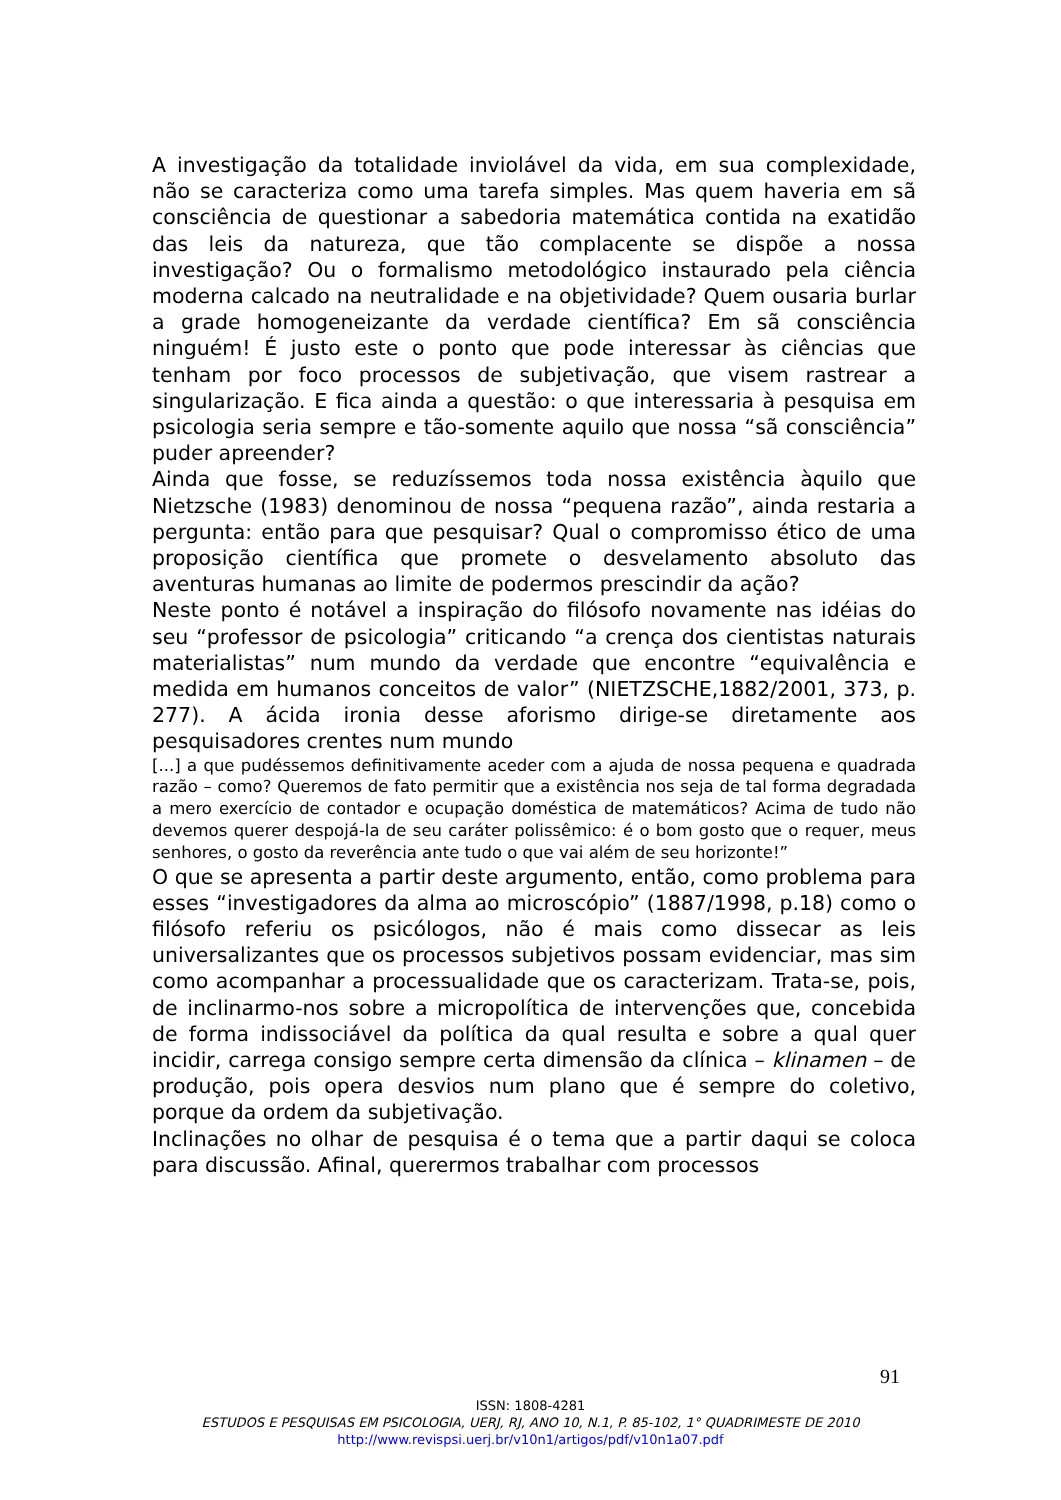A investigação da totalidade inviolável da vida, em sua complexidade, não se caracteriza como uma tarefa simples. Mas quem haveria em sã consciência de questionar a sabedoria matemática contida na exatidão das leis da natureza, que tão complacente se dispõe a nossa investigação? Ou o formalismo metodológico instaurado pela ciência moderna calcado na neutralidade e na objetividade? Quem ousaria burlar a grade homogeneizante da verdade científica? Em sã consciência ninguém! É justo este o ponto que pode interessar às ciências que tenham por foco processos de subjetivação, que visem rastrear a singularização. E fica ainda a questão: o que interessaria à pesquisa em psicologia seria sempre e tão-somente aquilo que nossa “sã consciência” puder apreender?
Ainda que fosse, se reduzíssemos toda nossa existência àquilo que Nietzsche (1983) denominou de nossa “pequena razão”, ainda restaria a pergunta: então para que pesquisar? Qual o compromisso ético de uma proposição científica que promete o desvelamento absoluto das aventuras humanas ao limite de podermos prescindir da ação?
Neste ponto é notável a inspiração do filósofo novamente nas idéias do seu “professor de psicologia” criticando “a crença dos cientistas naturais materialistas” num mundo da verdade que encontre “equivalência e medida em humanos conceitos de valor” (NIETZSCHE,1882/2001, 373, p. 277). A ácida ironia desse aforismo dirige-se diretamente aos pesquisadores crentes num mundo
[...] a que pudéssemos definitivamente aceder com a ajuda de nossa pequena e quadrada razão – como? Queremos de fato permitir que a existência nos seja de tal forma degradada a mero exercício de contador e ocupação doméstica de matemáticos? Acima de tudo não devemos querer despojá-la de seu caráter polissêmico: é o bom gosto que o requer, meus senhores, o gosto da reverência ante tudo o que vai além de seu horizonte!”
O que se apresenta a partir deste argumento, então, como problema para esses “investigadores da alma ao microscópio” (1887/1998, p.18) como o filósofo referiu os psicólogos, não é mais como dissecar as leis universalizantes que os processos subjetivos possam evidenciar, mas sim como acompanhar a processualidade que os caracterizam. Trata-se, pois, de inclinarmo-nos sobre a micropolítica de intervenções que, concebida de forma indissociável da política da qual resulta e sobre a qual quer incidir, carrega consigo sempre certa dimensão da clínica – klinamen – de produção, pois opera desvios num plano que é sempre do coletivo, porque da ordem da subjetivação.
Inclinações no olhar de pesquisa é o tema que a partir daqui se coloca para discussão. Afinal, querermos trabalhar com processos
91
ISSN: 1808-4281
ESTUDOS E PESQUISAS EM PSICOLOGIA, UERJ, RJ, ANO 10, N.1, P. 85-102, 1° QUADRIMESTE DE 2010
http://www.revispsi.uerj.br/v10n1/artigos/pdf/v10n1a07.pdf